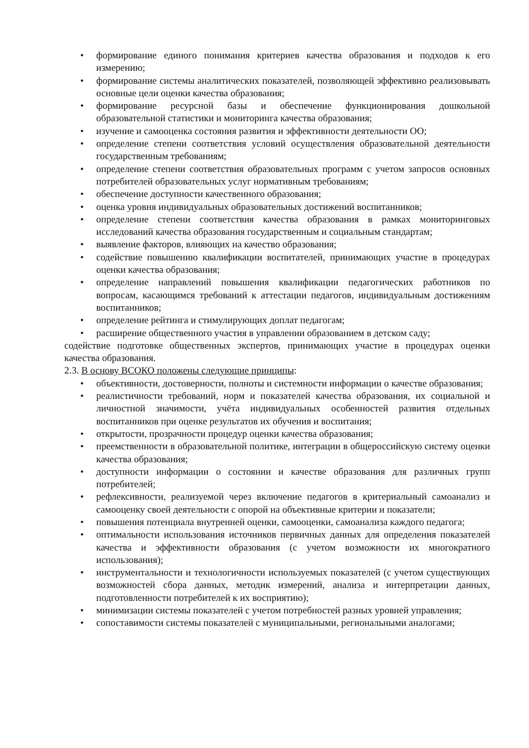• формирование единого понимания критериев качества образования и подходов к его измерению;
• формирование системы аналитических показателей, позволяющей эффективно реализовывать основные цели оценки качества образования;
• формирование ресурсной базы и обеспечение функционирования дошкольной образовательной статистики и мониторинга качества образования;
• изучение и самооценка состояния развития и эффективности деятельности ОО;
• определение степени соответствия условий осуществления образовательной деятельности государственным требованиям;
• определение степени соответствия образовательных программ с учетом запросов основных потребителей образовательных услуг нормативным требованиям;
• обеспечение доступности качественного образования;
• оценка уровня индивидуальных образовательных достижений воспитанников;
• определение степени соответствия качества образования в рамках мониторинговых исследований качества образования государственным и социальным стандартам;
• выявление факторов, влияющих на качество образования;
• содействие повышению квалификации воспитателей, принимающих участие в процедурах оценки качества образования;
• определение направлений повышения квалификации педагогических работников по вопросам, касающимся требований к аттестации педагогов, индивидуальным достижениям воспитанников;
• определение рейтинга и стимулирующих доплат педагогам;
• расширение общественного участия в управлении образованием в детском саду;
содействие подготовке общественных экспертов, принимающих участие в процедурах оценки качества образования.
2.3. В основу ВСОКО положены следующие принципы:
• объективности, достоверности, полноты и системности информации о качестве образования;
• реалистичности требований, норм и показателей качества образования, их социальной и личностной значимости, учёта индивидуальных особенностей развития отдельных воспитанников при оценке результатов их обучения и воспитания;
• открытости, прозрачности процедур оценки качества образования;
• преемственности в образовательной политике, интеграции в общероссийскую систему оценки качества образования;
• доступности информации о состоянии и качестве образования для различных групп потребителей;
• рефлексивности, реализуемой через включение педагогов в критериальный самоанализ и самооценку своей деятельности с опорой на объективные критерии и показатели;
• повышения потенциала внутренней оценки, самооценки, самоанализа каждого педагога;
• оптимальности использования источников первичных данных для определения показателей качества и эффективности образования (с учетом возможности их многократного использования);
• инструментальности и технологичности используемых показателей (с учетом существующих возможностей сбора данных, методик измерений, анализа и интерпретации данных, подготовленности потребителей к их восприятию);
• минимизации системы показателей с учетом потребностей разных уровней управления;
• сопоставимости системы показателей с муниципальными, региональными аналогами;